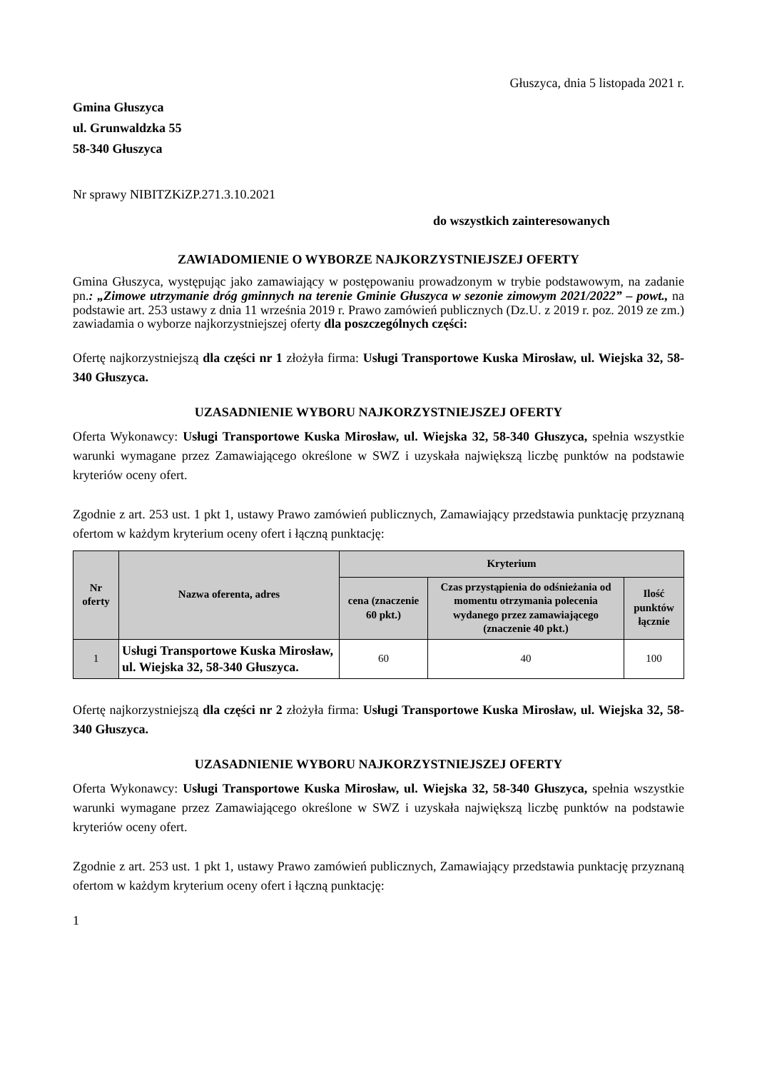Głuszyca, dnia 5 listopada 2021 r.
Gmina Głuszyca
ul. Grunwaldzka 55
58-340 Głuszyca
Nr sprawy NIBITZKiZP.271.3.10.2021
do wszystkich zainteresowanych
ZAWIADOMIENIE O WYBORZE NAJKORZYSTNIEJSZEJ OFERTY
Gmina Głuszyca, występując jako zamawiający w postępowaniu prowadzonym w trybie podstawowym, na zadanie pn.: „Zimowe utrzymanie dróg gminnych na terenie Gminie Głuszyca w sezonie zimowym 2021/2022” – powt., na podstawie art. 253 ustawy z dnia 11 września 2019 r. Prawo zamówień publicznych (Dz.U. z 2019 r. poz. 2019 ze zm.) zawiadamia o wyborze najkorzystniejszej oferty dla poszczególnych części:
Ofertę najkorzystniejszą dla części nr 1 złożyła firma: Usługi Transportowe Kuska Mirosław, ul. Wiejska 32, 58-340 Głuszyca.
UZASADNIENIE WYBORU NAJKORZYSTNIEJSZEJ OFERTY
Oferta Wykonawcy: Usługi Transportowe Kuska Mirosław, ul. Wiejska 32, 58-340 Głuszyca, spełnia wszystkie warunki wymagane przez Zamawiającego określone w SWZ i uzyskała największą liczbę punktów na podstawie kryteriów oceny ofert.
Zgodnie z art. 253 ust. 1 pkt 1, ustawy Prawo zamówień publicznych, Zamawiający przedstawia punktację przyznaną ofertom w każdym kryterium oceny ofert i łączną punktację:
| Nr oferty | Nazwa oferenta, adres | Kryterium | | |
| --- | --- | --- | --- | --- |
| | | cena (znaczenie 60 pkt.) | Czas przystąpienia do odśnieżania od momentu otrzymania polecenia wydanego przez zamawiającego (znaczenie 40 pkt.) | Ilość punktów łącznie |
| 1 | Usługi Transportowe Kuska Mirosław, ul. Wiejska 32, 58-340 Głuszyca. | 60 | 40 | 100 |
Ofertę najkorzystniejszą dla części nr 2 złożyła firma: Usługi Transportowe Kuska Mirosław, ul. Wiejska 32, 58-340 Głuszyca.
UZASADNIENIE WYBORU NAJKORZYSTNIEJSZEJ OFERTY
Oferta Wykonawcy: Usługi Transportowe Kuska Mirosław, ul. Wiejska 32, 58-340 Głuszyca, spełnia wszystkie warunki wymagane przez Zamawiającego określone w SWZ i uzyskała największą liczbę punktów na podstawie kryteriów oceny ofert.
Zgodnie z art. 253 ust. 1 pkt 1, ustawy Prawo zamówień publicznych, Zamawiający przedstawia punktację przyznaną ofertom w każdym kryterium oceny ofert i łączną punktację:
1